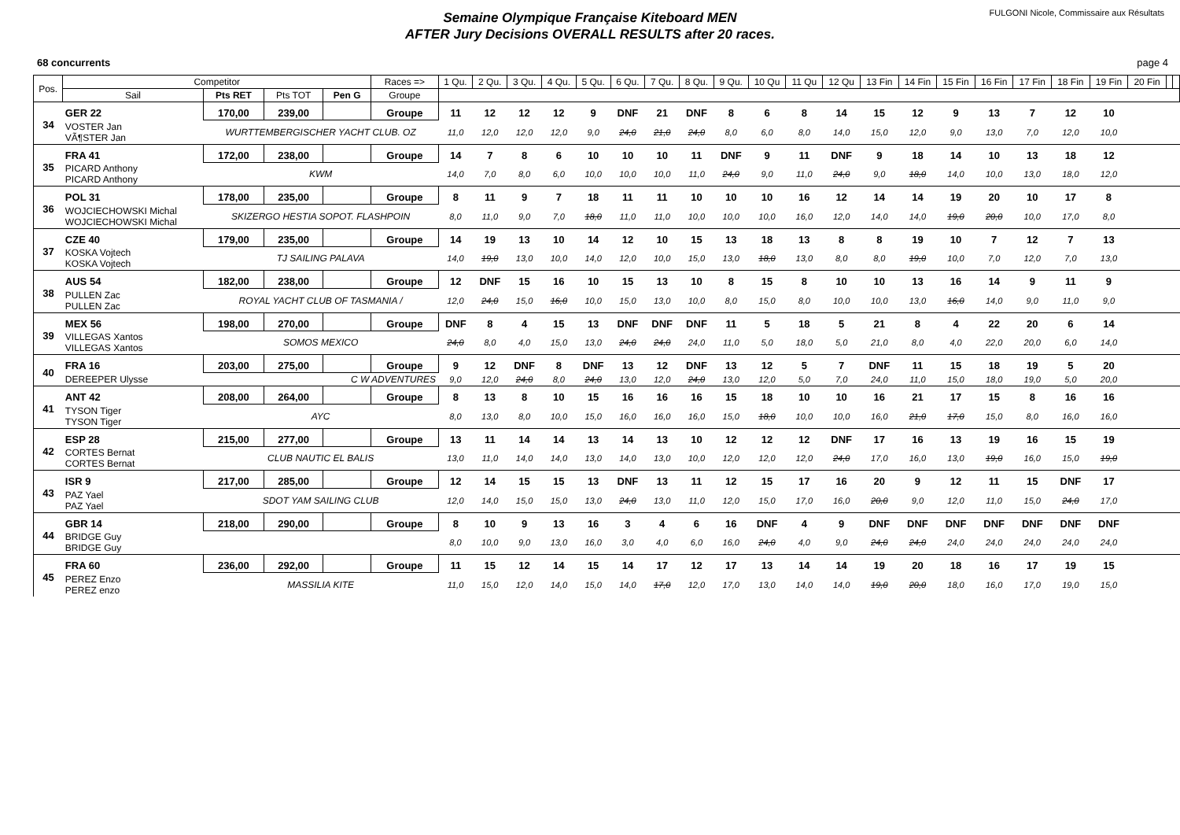Semaine Olympique Française Kiteboard MEN
AFTER Jury Decisions OVERALL RESULTS after 20 races.
FULGONI Nicole, Commissaire aux Résultats
68 concurrents page 4
| Pos. | Competitor | | | | Races => | 1 Qu. | 2 Qu. | 3 Qu. | 4 Qu. | 5 Qu. | 6 Qu. | 7 Qu. | 8 Qu. | 9 Qu. | 10 Qu | 11 Qu | 12 Qu | 13 Fin | 14 Fin | 15 Fin | 16 Fin | 17 Fin | 18 Fin | 19 Fin | 20 Fin | | |
| --- | --- | --- | --- | --- | --- | --- | --- | --- | --- | --- | --- | --- | --- | --- | --- | --- | --- | --- | --- | --- | --- | --- | --- | --- | --- | --- | --- |
| | Sail | Pts RET | Pts TOT | Pen G | Groupe | | | | | | | | | | | | | | | | | | | | | | |
| 34 | GER 22 | 170,00 | 239,00 | | Groupe | 11 | 12 | 12 | 12 | 9 | DNF | 21 | DNF | 8 | 6 | 8 | 14 | 15 | 12 | 9 | 13 | 7 | 12 | 10 | | | |
| | VOSTER Jan VÃ¶STER Jan | WURTTEMBERGISCHER YACHT CLUB. OZ | | | | 11,0 | 12,0 | 12,0 | 12,0 | 9,0 | 24,0 | 21,0 | 24,0 | 8,0 | 6,0 | 8,0 | 14,0 | 15,0 | 12,0 | 9,0 | 13,0 | 7,0 | 12,0 | 10,0 | | | |
| 35 | FRA 41 | 172,00 | 238,00 | | Groupe | 14 | 7 | 8 | 6 | 10 | 10 | 10 | 11 | DNF | 9 | 11 | DNF | 9 | 18 | 14 | 10 | 13 | 18 | 12 | | | |
| | PICARD Anthony PICARD Anthony | KWM | | | | 14,0 | 7,0 | 8,0 | 6,0 | 10,0 | 10,0 | 10,0 | 11,0 | 24,0 | 9,0 | 11,0 | 24,0 | 9,0 | 18,0 | 14,0 | 10,0 | 13,0 | 18,0 | 12,0 | | | |
| 36 | POL 31 | 178,00 | 235,00 | | Groupe | 8 | 11 | 9 | 7 | 18 | 11 | 11 | 10 | 10 | 10 | 16 | 12 | 14 | 14 | 19 | 20 | 10 | 17 | 8 | | | |
| | WOJCIECHOWSKI Michal WOJCIECHOWSKI Michal | SKIZERGO HESTIA SOPOT. FLASHPOIN | | | | 8,0 | 11,0 | 9,0 | 7,0 | 18,0 | 11,0 | 11,0 | 10,0 | 10,0 | 10,0 | 16,0 | 12,0 | 14,0 | 14,0 | 19,0 | 20,0 | 10,0 | 17,0 | 8,0 | | | |
| 37 | CZE 40 | 179,00 | 235,00 | | Groupe | 14 | 19 | 13 | 10 | 14 | 12 | 10 | 15 | 13 | 18 | 13 | 8 | 8 | 19 | 10 | 7 | 12 | 7 | 13 | | | |
| | KOSKA Vojtech KOSKA Vojtech | TJ SAILING PALAVA | | | | 14,0 | 19,0 | 13,0 | 10,0 | 14,0 | 12,0 | 10,0 | 15,0 | 13,0 | 18,0 | 13,0 | 8,0 | 8,0 | 19,0 | 10,0 | 7,0 | 12,0 | 7,0 | 13,0 | | | |
| 38 | AUS 54 | 182,00 | 238,00 | | Groupe | 12 | DNF | 15 | 16 | 10 | 15 | 13 | 10 | 8 | 15 | 8 | 10 | 10 | 13 | 16 | 14 | 9 | 11 | 9 | | | |
| | PULLEN Zac PULLEN Zac | ROYAL YACHT CLUB OF TASMANIA / | | | | 12,0 | 24,0 | 15,0 | 16,0 | 10,0 | 15,0 | 13,0 | 10,0 | 8,0 | 15,0 | 8,0 | 10,0 | 10,0 | 13,0 | 16,0 | 14,0 | 9,0 | 11,0 | 9,0 | | | |
| 39 | MEX 56 | 198,00 | 270,00 | | Groupe | DNF | 8 | 4 | 15 | 13 | DNF | DNF | DNF | 11 | 5 | 18 | 5 | 21 | 8 | 4 | 22 | 20 | 6 | 14 | | | |
| | VILLEGAS Xantos VILLEGAS Xantos | SOMOS MEXICO | | | | 24,0 | 8,0 | 4,0 | 15,0 | 13,0 | 24,0 | 24,0 | 24,0 | 11,0 | 5,0 | 18,0 | 5,0 | 21,0 | 8,0 | 4,0 | 22,0 | 20,0 | 6,0 | 14,0 | | | |
| 40 | FRA 16 | 203,00 | 275,00 | | Groupe | 9 | 12 | DNF | 8 | DNF | 13 | 12 | DNF | 13 | 12 | 5 | 7 | DNF | 11 | 15 | 18 | 19 | 5 | 20 | | | |
| | DEREEPER Ulysse | C W ADVENTURES | | | | 9,0 | 12,0 | 24,0 | 8,0 | 24,0 | 13,0 | 12,0 | 24,0 | 13,0 | 12,0 | 5,0 | 7,0 | 24,0 | 11,0 | 15,0 | 18,0 | 19,0 | 5,0 | 20,0 | | | |
| 41 | ANT 42 | 208,00 | 264,00 | | Groupe | 8 | 13 | 8 | 10 | 15 | 16 | 16 | 16 | 15 | 18 | 10 | 10 | 16 | 21 | 17 | 15 | 8 | 16 | 16 | | | |
| | TYSON Tiger TYSON Tiger | AYC | | | | 8,0 | 13,0 | 8,0 | 10,0 | 15,0 | 16,0 | 16,0 | 16,0 | 15,0 | 18,0 | 10,0 | 10,0 | 16,0 | 21,0 | 17,0 | 15,0 | 8,0 | 16,0 | 16,0 | | | |
| 42 | ESP 28 | 215,00 | 277,00 | | Groupe | 13 | 11 | 14 | 14 | 13 | 14 | 13 | 10 | 12 | 12 | 12 | DNF | 17 | 16 | 13 | 19 | 16 | 15 | 19 | | | |
| | CORTES Bernat CORTES Bernat | CLUB NAUTIC EL BALIS | | | | 13,0 | 11,0 | 14,0 | 14,0 | 13,0 | 14,0 | 13,0 | 10,0 | 12,0 | 12,0 | 12,0 | 24,0 | 17,0 | 16,0 | 13,0 | 19,0 | 16,0 | 15,0 | 19,0 | | | |
| 43 | ISR 9 | 217,00 | 285,00 | | Groupe | 12 | 14 | 15 | 15 | 13 | DNF | 13 | 11 | 12 | 15 | 17 | 16 | 20 | 9 | 12 | 11 | 15 | DNF | 17 | | | |
| | PAZ Yael PAZ Yael | SDOT YAM SAILING CLUB | | | | 12,0 | 14,0 | 15,0 | 15,0 | 13,0 | 24,0 | 13,0 | 11,0 | 12,0 | 15,0 | 17,0 | 16,0 | 20,0 | 9,0 | 12,0 | 11,0 | 15,0 | 24,0 | 17,0 | | | |
| 44 | GBR 14 | 218,00 | 290,00 | | Groupe | 8 | 10 | 9 | 13 | 16 | 3 | 4 | 6 | 16 | DNF | 4 | 9 | DNF | DNF | DNF | DNF | DNF | DNF | DNF | | | |
| | BRIDGE Guy BRIDGE Guy | | | | | 8,0 | 10,0 | 9,0 | 13,0 | 16,0 | 3,0 | 4,0 | 6,0 | 16,0 | 24,0 | 4,0 | 9,0 | 24,0 | 24,0 | 24,0 | 24,0 | 24,0 | 24,0 | 24,0 | | | |
| 45 | FRA 60 | 236,00 | 292,00 | | Groupe | 11 | 15 | 12 | 14 | 15 | 14 | 17 | 12 | 17 | 13 | 14 | 14 | 19 | 20 | 18 | 16 | 17 | 19 | 15 | | | |
| | PEREZ Enzo PEREZ enzo | MASSILIA KITE | | | | 11,0 | 15,0 | 12,0 | 14,0 | 15,0 | 14,0 | 17,0 | 12,0 | 17,0 | 13,0 | 14,0 | 14,0 | 19,0 | 20,0 | 18,0 | 16,0 | 17,0 | 19,0 | 15,0 | | | |